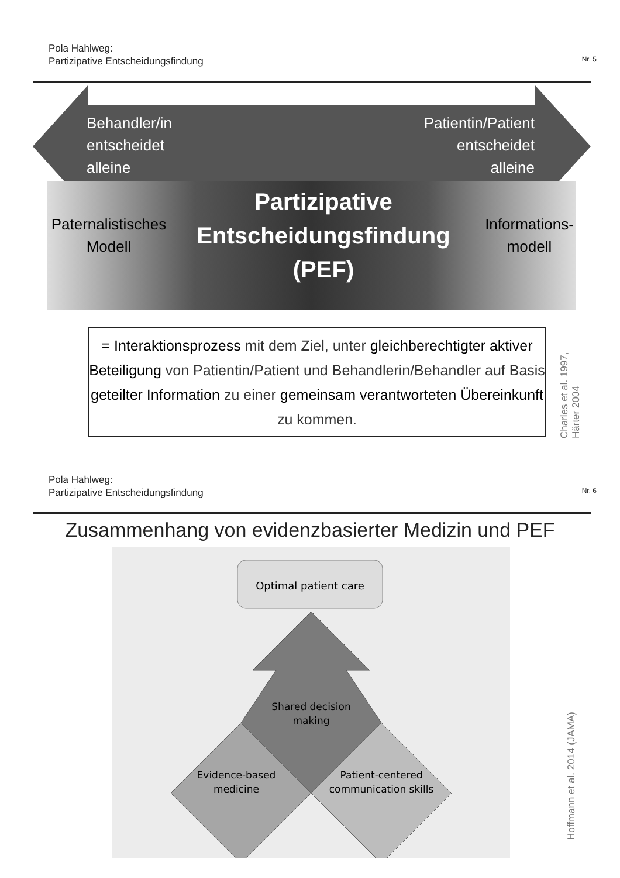Pola Hahlweg:
Partizipative Entscheidungsfindung
Nr. 5
Behandler/in
entscheidet
alleine
Patientin/Patient
entscheidet
alleine
Paternalistisches
Modell
Partizipative
Entscheidungsfindung
(PEF)
Informations-
modell
= Interaktionsprozess mit dem Ziel, unter gleichberechtigter aktiver Beteiligung von Patientin/Patient und Behandlerin/Behandler auf Basis geteilter Information zu einer gemeinsam verantworteten Übereinkunft zu kommen.
Charles et al. 1997, Härter 2004
Pola Hahlweg:
Partizipative Entscheidungsfindung
Nr. 6
Zusammenhang von evidenzbasierter Medizin und PEF
Optimal patient care
Shared decision
making
Evidence-based
medicine
Patient-centered
communication skills
Hoffmann et al. 2014 (JAMA)